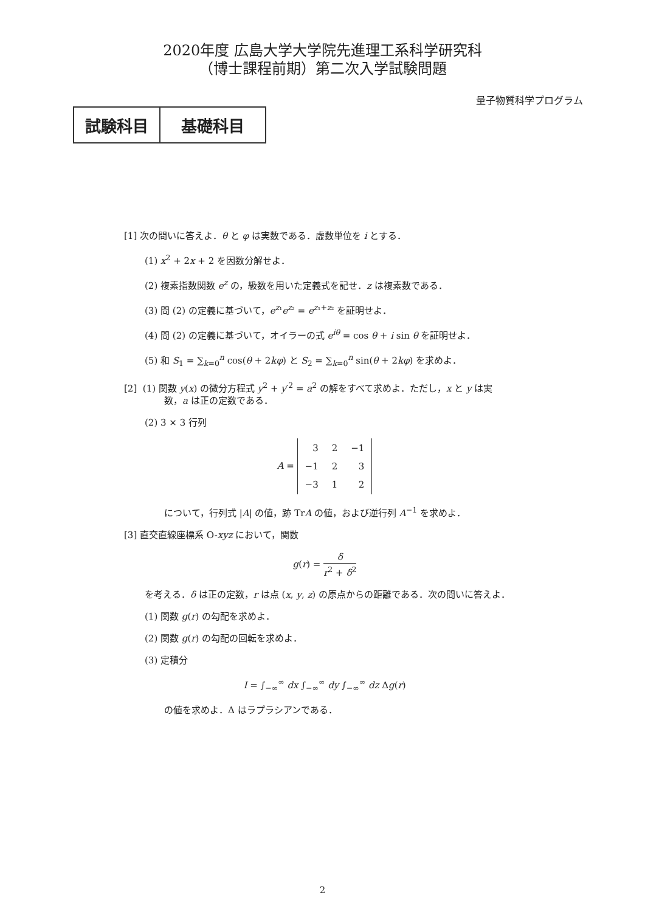2020年度 広島大学大学院先進理工系科学研究科
（博士課程前期）第二次入学試験問題
量子物質科学プログラム
試験科目 基礎科目
[1] 次の問いに答えよ．θ と φ は実数である．虚数単位を i とする．
(1) x<sup>2</sup> + 2x + 2 を因数分解せよ．
(2) 複素指数関数 e<sup>z</sup> の，級数を用いた定義式を記せ．z は複素数である．
(3) 問 (2) の定義に基づいて，e<sup>z₁</sup>e<sup>z₂</sup> = e<sup>z₁+z₂</sup> を証明せよ．
(4) 問 (2) の定義に基づいて，オイラーの式 e<sup>iθ</sup> = cos θ + i sin θ を証明せよ．
(5) 和 S<sub>1</sub> = ∑<sub>k=0</sub><sup>n</sup> cos(θ + 2kφ) と S<sub>2</sub> = ∑<sub>k=0</sub><sup>n</sup> sin(θ + 2kφ) を求めよ．
[2] (1) 関数 y(x) の微分方程式 y<sup>2</sup> + y′<sup>2</sup> = a<sup>2</sup> の解をすべて求めよ．ただし，x と y は実
数，a は正の定数である．
(2) 3 × 3 行列
A =
| 3 | 2 | −1 |
| −1 | 2 | 3 |
| −3 | 1 | 2 |
について，行列式 |A| の値，跡 TrA の値，および逆行列 A<sup>−1</sup> を求めよ．
[3] 直交直線座標系 O-xyz において，関数
g(r) = δ r<sup>2</sup> + δ<sup>2</sup>
を考える．δ は正の定数，r は点 (x, y, z) の原点からの距離である．次の問いに答えよ．
(1) 関数 g(r) の勾配を求めよ．
(2) 関数 g(r) の勾配の回転を求めよ．
(3) 定積分
I = ∫<sub>−∞</sub><sup>∞</sup> dx ∫<sub>−∞</sub><sup>∞</sup> dy ∫<sub>−∞</sub><sup>∞</sup> dz Δg(r)
の値を求めよ．Δ はラプラシアンである．
2